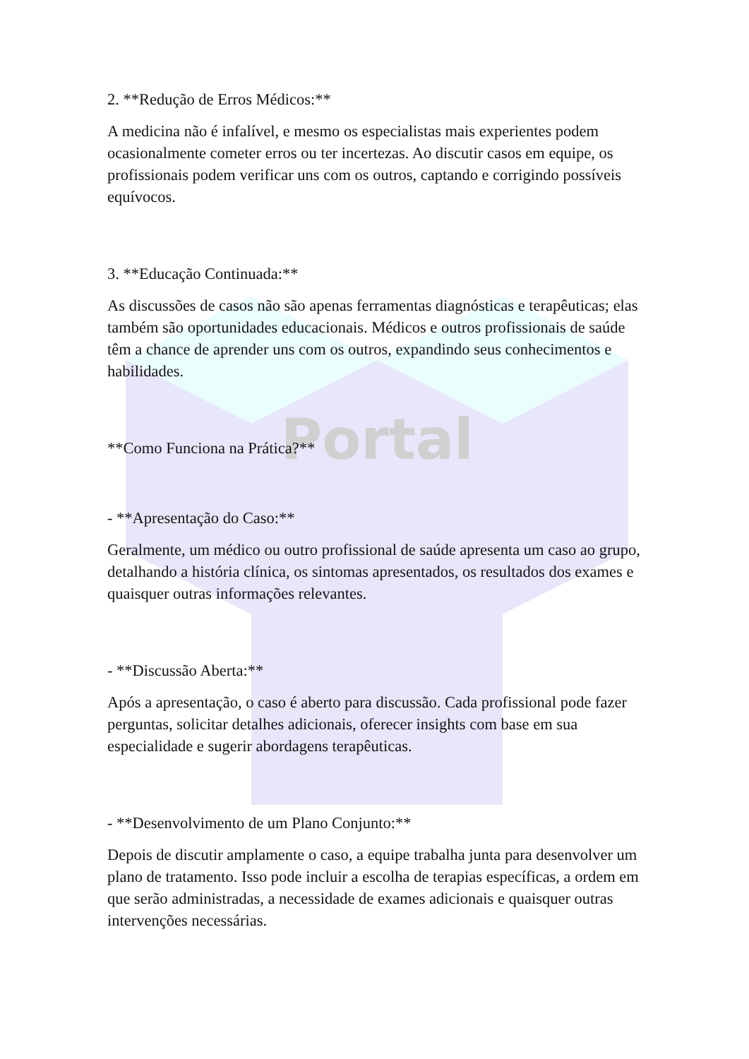Portal
2. **Redução de Erros Médicos:**
A medicina não é infalível, e mesmo os especialistas mais experientes podem ocasionalmente cometer erros ou ter incertezas. Ao discutir casos em equipe, os profissionais podem verificar uns com os outros, captando e corrigindo possíveis equívocos.
3. **Educação Continuada:**
As discussões de casos não são apenas ferramentas diagnósticas e terapêuticas; elas também são oportunidades educacionais. Médicos e outros profissionais de saúde têm a chance de aprender uns com os outros, expandindo seus conhecimentos e habilidades.
**Como Funciona na Prática?**
- **Apresentação do Caso:**
Geralmente, um médico ou outro profissional de saúde apresenta um caso ao grupo, detalhando a história clínica, os sintomas apresentados, os resultados dos exames e quaisquer outras informações relevantes.
- **Discussão Aberta:**
Após a apresentação, o caso é aberto para discussão. Cada profissional pode fazer perguntas, solicitar detalhes adicionais, oferecer insights com base em sua especialidade e sugerir abordagens terapêuticas.
- **Desenvolvimento de um Plano Conjunto:**
Depois de discutir amplamente o caso, a equipe trabalha junta para desenvolver um plano de tratamento. Isso pode incluir a escolha de terapias específicas, a ordem em que serão administradas, a necessidade de exames adicionais e quaisquer outras intervenções necessárias.